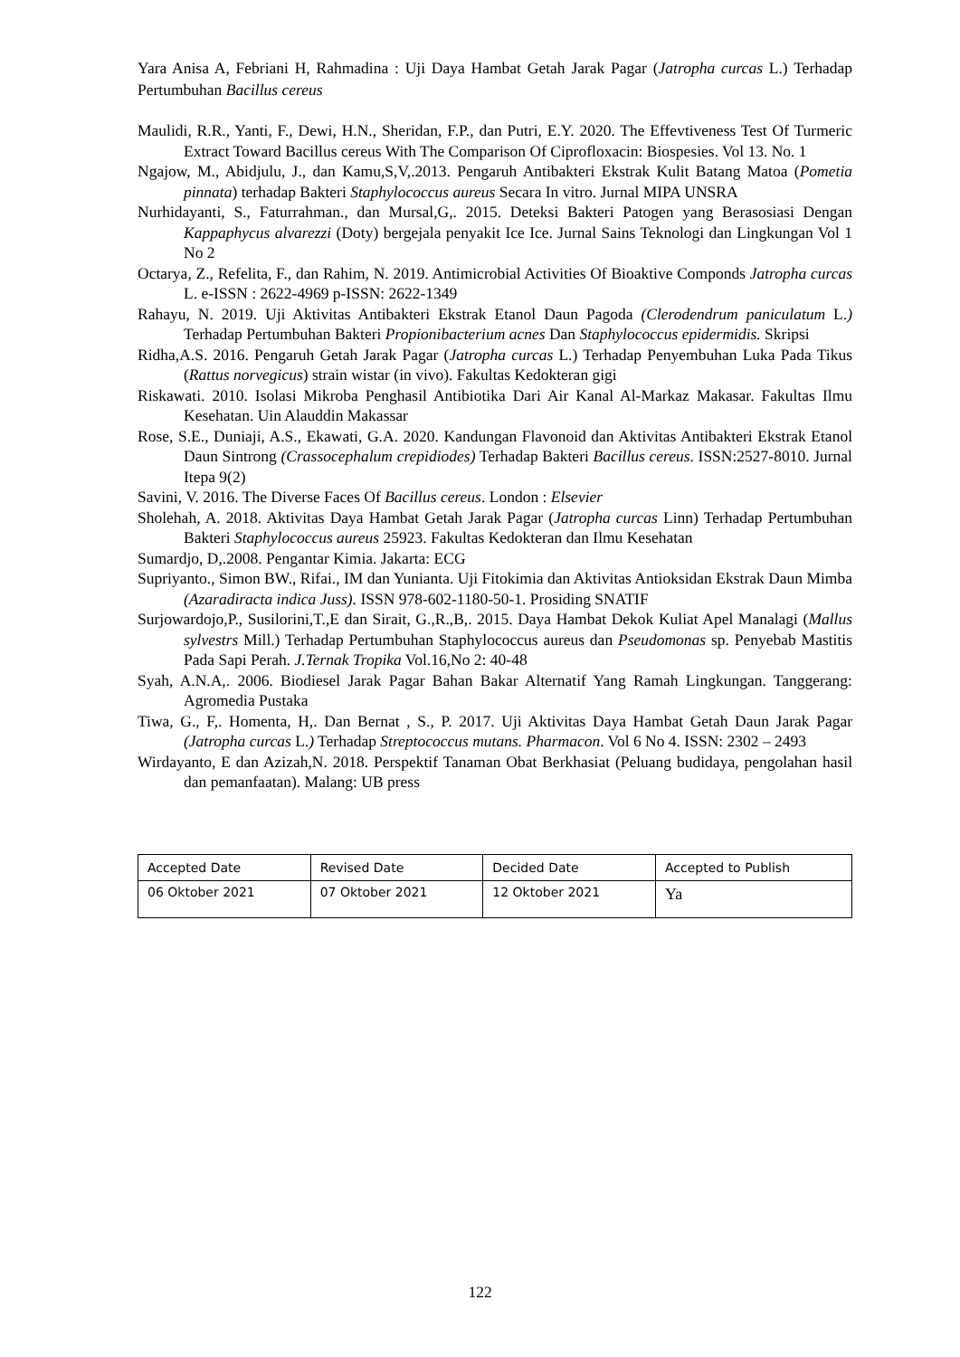Yara Anisa A, Febriani H, Rahmadina : Uji Daya Hambat Getah Jarak Pagar (Jatropha curcas L.) Terhadap Pertumbuhan Bacillus cereus
Maulidi, R.R., Yanti, F., Dewi, H.N., Sheridan, F.P., dan Putri, E.Y. 2020. The Effevtiveness Test Of Turmeric Extract Toward Bacillus cereus With The Comparison Of Ciprofloxacin: Biospesies. Vol 13. No. 1
Ngajow, M., Abidjulu, J., dan Kamu,S,V,.2013. Pengaruh Antibakteri Ekstrak Kulit Batang Matoa (Pometia pinnata) terhadap Bakteri Staphylococcus aureus Secara In vitro. Jurnal MIPA UNSRA
Nurhidayanti, S., Faturrahman., dan Mursal,G,. 2015. Deteksi Bakteri Patogen yang Berasosiasi Dengan Kappaphycus alvarezzi (Doty) bergejala penyakit Ice Ice. Jurnal Sains Teknologi dan Lingkungan Vol 1 No 2
Octarya, Z., Refelita, F., dan Rahim, N. 2019. Antimicrobial Activities Of Bioaktive Componds Jatropha curcas L. e-ISSN : 2622-4969 p-ISSN: 2622-1349
Rahayu, N. 2019. Uji Aktivitas Antibakteri Ekstrak Etanol Daun Pagoda (Clerodendrum paniculatum L.) Terhadap Pertumbuhan Bakteri Propionibacterium acnes Dan Staphylococcus epidermidis. Skripsi
Ridha,A.S. 2016. Pengaruh Getah Jarak Pagar (Jatropha curcas L.) Terhadap Penyembuhan Luka Pada Tikus (Rattus norvegicus) strain wistar (in vivo). Fakultas Kedokteran gigi
Riskawati. 2010. Isolasi Mikroba Penghasil Antibiotika Dari Air Kanal Al-Markaz Makasar. Fakultas Ilmu Kesehatan. Uin Alauddin Makassar
Rose, S.E., Duniaji, A.S., Ekawati, G.A. 2020. Kandungan Flavonoid dan Aktivitas Antibakteri Ekstrak Etanol Daun Sintrong (Crassocephalum crepidiodes) Terhadap Bakteri Bacillus cereus. ISSN:2527-8010. Jurnal Itepa 9(2)
Savini, V. 2016. The Diverse Faces Of Bacillus cereus. London : Elsevier
Sholehah, A. 2018. Aktivitas Daya Hambat Getah Jarak Pagar (Jatropha curcas Linn) Terhadap Pertumbuhan Bakteri Staphylococcus aureus 25923. Fakultas Kedokteran dan Ilmu Kesehatan
Sumardjo, D,.2008. Pengantar Kimia. Jakarta: ECG
Supriyanto., Simon BW., Rifai., IM dan Yunianta. Uji Fitokimia dan Aktivitas Antioksidan Ekstrak Daun Mimba (Azaradiracta indica Juss). ISSN 978-602-1180-50-1. Prosiding SNATIF
Surjowardojo,P., Susilorini,T.,E dan Sirait, G.,R.,B,. 2015. Daya Hambat Dekok Kuliat Apel Manalagi (Mallus sylvestrs Mill.) Terhadap Pertumbuhan Staphylococcus aureus dan Pseudomonas sp. Penyebab Mastitis Pada Sapi Perah. J.Ternak Tropika Vol.16,No 2: 40-48
Syah, A.N.A,. 2006. Biodiesel Jarak Pagar Bahan Bakar Alternatif Yang Ramah Lingkungan. Tanggerang: Agromedia Pustaka
Tiwa, G., F,. Homenta, H,. Dan Bernat , S., P. 2017. Uji Aktivitas Daya Hambat Getah Daun Jarak Pagar (Jatropha curcas L.) Terhadap Streptococcus mutans. Pharmacon. Vol 6 No 4. ISSN: 2302 – 2493
Wirdayanto, E dan Azizah,N. 2018. Perspektif Tanaman Obat Berkhasiat (Peluang budidaya, pengolahan hasil dan pemanfaatan). Malang: UB press
| Accepted Date | Revised Date | Decided Date | Accepted to Publish |
| 06 Oktober 2021 | 07 Oktober 2021 | 12 Oktober 2021 | Ya |
122